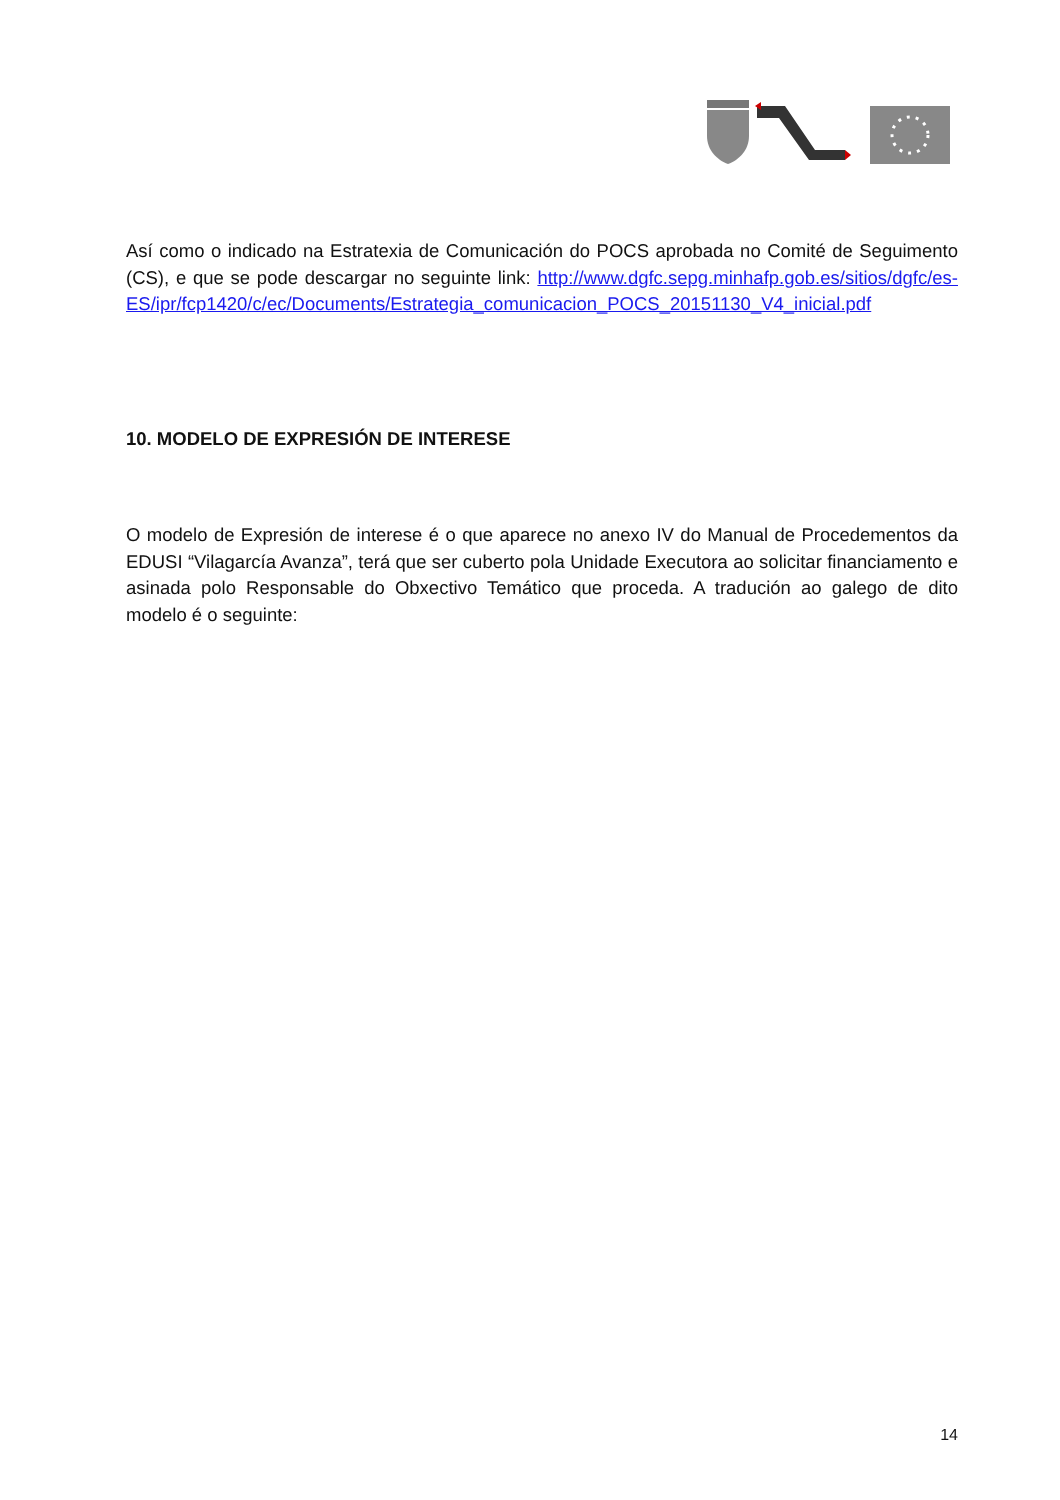Así como o indicado na Estratexia de Comunicación do POCS aprobada no Comité de Seguimento (CS), e que se pode descargar no seguinte link: http://www.dgfc.sepg.minhafp.gob.es/sitios/dgfc/es-ES/ipr/fcp1420/c/ec/Documents/Estrategia_comunicacion_POCS_20151130_V4_inicial.pdf
10. MODELO DE EXPRESIÓN DE INTERESE
O modelo de Expresión de interese é o que aparece no anexo IV do Manual de Procedementos da EDUSI “Vilagarcía Avanza”, terá que ser cuberto pola Unidade Executora ao solicitar financiamento e asinada polo Responsable do Obxectivo Temático que proceda. A tradución ao galego de dito modelo é o seguinte:
14